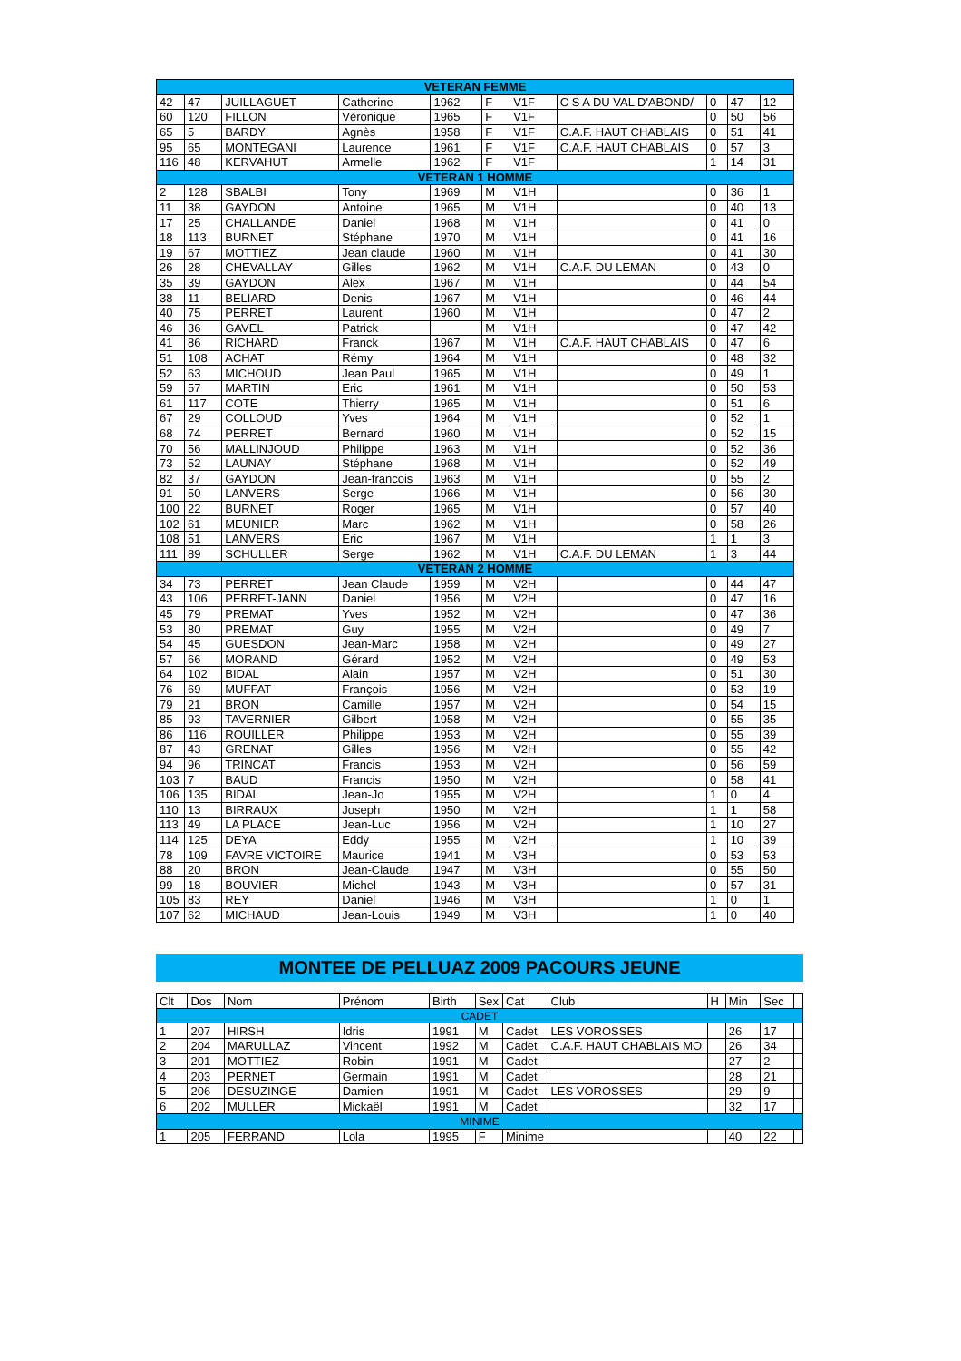| VETERAN FEMME | | | | | | | | | | |
| 42 | 47 | JUILLAGUET | Catherine | 1962 | F | V1F | C S A DU VAL D'ABOND/ | 0 | 47 | 12 |
| 60 | 120 | FILLON | Véronique | 1965 | F | V1F | | 0 | 50 | 56 |
| 65 | 5 | BARDY | Agnès | 1958 | F | V1F | C.A.F. HAUT CHABLAIS | 0 | 51 | 41 |
| 95 | 65 | MONTEGANI | Laurence | 1961 | F | V1F | C.A.F. HAUT CHABLAIS | 0 | 57 | 3 |
| 116 | 48 | KERVAHUT | Armelle | 1962 | F | V1F | | 1 | 14 | 31 |
| VETERAN 1 HOMME | | | | | | | | | | |
| 2 | 128 | SBALBI | Tony | 1969 | M | V1H | | 0 | 36 | 1 |
| 11 | 38 | GAYDON | Antoine | 1965 | M | V1H | | 0 | 40 | 13 |
| 17 | 25 | CHALLANDE | Daniel | 1968 | M | V1H | | 0 | 41 | 0 |
| 18 | 113 | BURNET | Stéphane | 1970 | M | V1H | | 0 | 41 | 16 |
| 19 | 67 | MOTTIEZ | Jean claude | 1960 | M | V1H | | 0 | 41 | 30 |
| 26 | 28 | CHEVALLAY | Gilles | 1962 | M | V1H | C.A.F. DU LEMAN | 0 | 43 | 0 |
| 35 | 39 | GAYDON | Alex | 1967 | M | V1H | | 0 | 44 | 54 |
| 38 | 11 | BELIARD | Denis | 1967 | M | V1H | | 0 | 46 | 44 |
| 40 | 75 | PERRET | Laurent | 1960 | M | V1H | | 0 | 47 | 2 |
| 46 | 36 | GAVEL | Patrick | | M | V1H | | 0 | 47 | 42 |
| 41 | 86 | RICHARD | Franck | 1967 | M | V1H | C.A.F. HAUT CHABLAIS | 0 | 47 | 6 |
| 51 | 108 | ACHAT | Rémy | 1964 | M | V1H | | 0 | 48 | 32 |
| 52 | 63 | MICHOUD | Jean Paul | 1965 | M | V1H | | 0 | 49 | 1 |
| 59 | 57 | MARTIN | Eric | 1961 | M | V1H | | 0 | 50 | 53 |
| 61 | 117 | COTE | Thierry | 1965 | M | V1H | | 0 | 51 | 6 |
| 67 | 29 | COLLOUD | Yves | 1964 | M | V1H | | 0 | 52 | 1 |
| 68 | 74 | PERRET | Bernard | 1960 | M | V1H | | 0 | 52 | 15 |
| 70 | 56 | MALLINJOUD | Philippe | 1963 | M | V1H | | 0 | 52 | 36 |
| 73 | 52 | LAUNAY | Stéphane | 1968 | M | V1H | | 0 | 52 | 49 |
| 82 | 37 | GAYDON | Jean-francois | 1963 | M | V1H | | 0 | 55 | 2 |
| 91 | 50 | LANVERS | Serge | 1966 | M | V1H | | 0 | 56 | 30 |
| 100 | 22 | BURNET | Roger | 1965 | M | V1H | | 0 | 57 | 40 |
| 102 | 61 | MEUNIER | Marc | 1962 | M | V1H | | 0 | 58 | 26 |
| 108 | 51 | LANVERS | Eric | 1967 | M | V1H | | 1 | 1 | 3 |
| 111 | 89 | SCHULLER | Serge | 1962 | M | V1H | C.A.F. DU LEMAN | 1 | 3 | 44 |
| VETERAN 2 HOMME | | | | | | | | | | |
| 34 | 73 | PERRET | Jean Claude | 1959 | M | V2H | | 0 | 44 | 47 |
| 43 | 106 | PERRET-JANN | Daniel | 1956 | M | V2H | | 0 | 47 | 16 |
| 45 | 79 | PREMAT | Yves | 1952 | M | V2H | | 0 | 47 | 36 |
| 53 | 80 | PREMAT | Guy | 1955 | M | V2H | | 0 | 49 | 7 |
| 54 | 45 | GUESDON | Jean-Marc | 1958 | M | V2H | | 0 | 49 | 27 |
| 57 | 66 | MORAND | Gérard | 1952 | M | V2H | | 0 | 49 | 53 |
| 64 | 102 | BIDAL | Alain | 1957 | M | V2H | | 0 | 51 | 30 |
| 76 | 69 | MUFFAT | François | 1956 | M | V2H | | 0 | 53 | 19 |
| 79 | 21 | BRON | Camille | 1957 | M | V2H | | 0 | 54 | 15 |
| 85 | 93 | TAVERNIER | Gilbert | 1958 | M | V2H | | 0 | 55 | 35 |
| 86 | 116 | ROUILLER | Philippe | 1953 | M | V2H | | 0 | 55 | 39 |
| 87 | 43 | GRENAT | Gilles | 1956 | M | V2H | | 0 | 55 | 42 |
| 94 | 96 | TRINCAT | Francis | 1953 | M | V2H | | 0 | 56 | 59 |
| 103 | 7 | BAUD | Francis | 1950 | M | V2H | | 0 | 58 | 41 |
| 106 | 135 | BIDAL | Jean-Jo | 1955 | M | V2H | | 1 | 0 | 4 |
| 110 | 13 | BIRRAUX | Joseph | 1950 | M | V2H | | 1 | 1 | 58 |
| 113 | 49 | LA PLACE | Jean-Luc | 1956 | M | V2H | | 1 | 10 | 27 |
| 114 | 125 | DEYA | Eddy | 1955 | M | V2H | | 1 | 10 | 39 |
| 78 | 109 | FAVRE VICTOIRE | Maurice | 1941 | M | V3H | | 0 | 53 | 53 |
| 88 | 20 | BRON | Jean-Claude | 1947 | M | V3H | | 0 | 55 | 50 |
| 99 | 18 | BOUVIER | Michel | 1943 | M | V3H | | 0 | 57 | 31 |
| 105 | 83 | REY | Daniel | 1946 | M | V3H | | 1 | 0 | 1 |
| 107 | 62 | MICHAUD | Jean-Louis | 1949 | M | V3H | | 1 | 0 | 40 |
MONTEE DE PELLUAZ 2009 PACOURS JEUNE
| Clt | Dos | Nom | Prénom | Birth | Sex | Cat | Club | H | Min | Sec | |
| --- | --- | --- | --- | --- | --- | --- | --- | --- | --- | --- | --- |
| CADET | | | | | | | | | | | |
| 1 | 207 | HIRSH | Idris | 1991 | M | Cadet | LES VOROSSES | | 26 | 17 | |
| 2 | 204 | MARULLAZ | Vincent | 1992 | M | Cadet | C.A.F. HAUT CHABLAIS MO | | 26 | 34 | |
| 3 | 201 | MOTTIEZ | Robin | 1991 | M | Cadet | | | 27 | 2 | |
| 4 | 203 | PERNET | Germain | 1991 | M | Cadet | | | 28 | 21 | |
| 5 | 206 | DESUZINGE | Damien | 1991 | M | Cadet | LES VOROSSES | | 29 | 9 | |
| 6 | 202 | MULLER | Mickaël | 1991 | M | Cadet | | | 32 | 17 | |
| MINIME | | | | | | | | | | | |
| 1 | 205 | FERRAND | Lola | 1995 | F | Minime | | | 40 | 22 | |